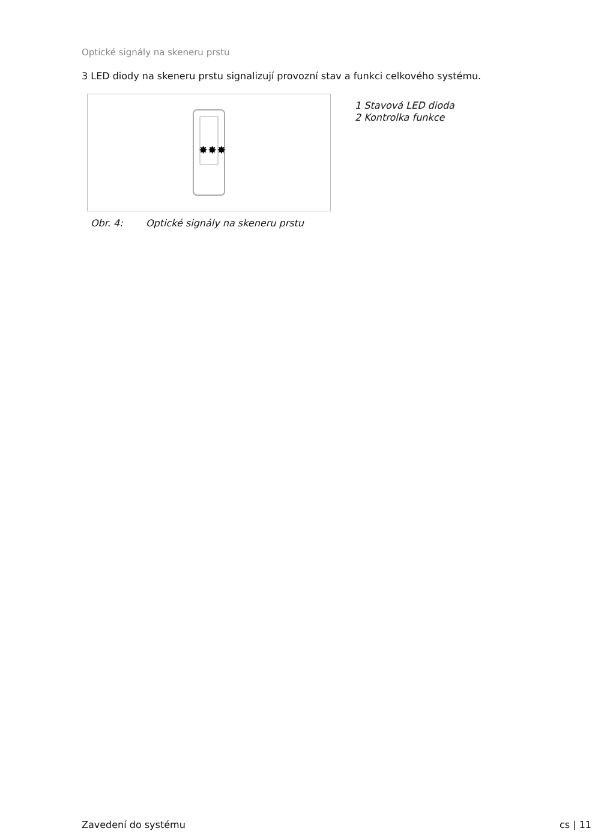Optické signály na skeneru prstu
3 LED diody na skeneru prstu signalizují provozní stav a funkci celkového systému.
✸✸✸
1 Stavová LED dioda
2 Kontrolka funkce
Obr. 4: Optické signály na skeneru prstu
Zavedení do systému cs | 11